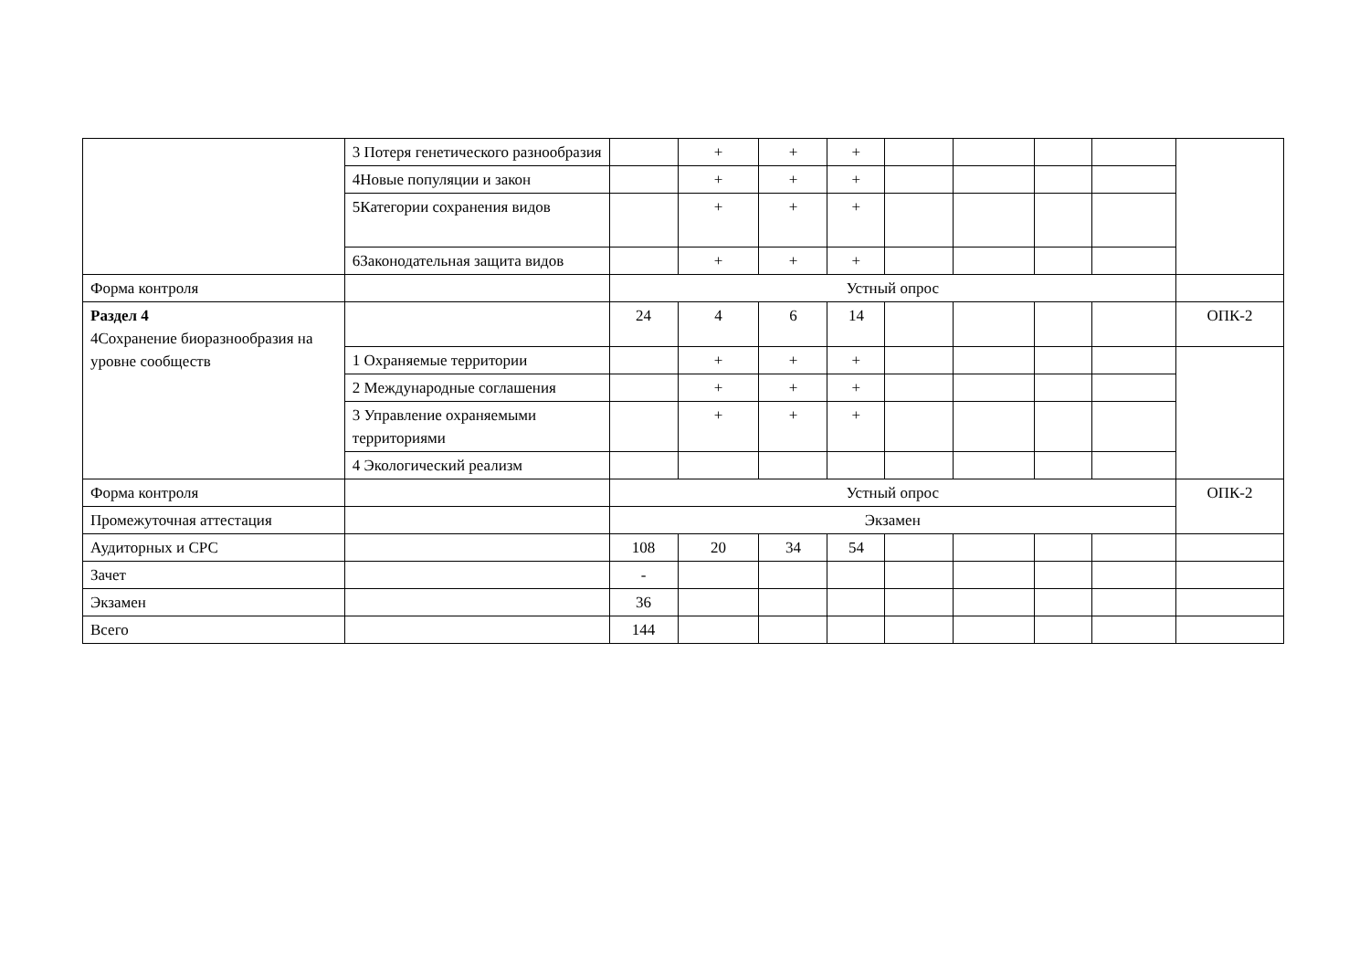| | 3 Потеря генетического разнообразия | | + | + | + | | | | | |
| | 4Новые популяции и закон | | + | + | + | | | | | |
| | 5Категории сохранения видов | | + | + | + | | | | | |
| | 6Законодательная защита видов | | + | + | + | | | | | |
| Форма контроля | | Устный опрос | | | | | | | | |
| Раздел 4 4Сохранение биоразнообразия на уровне сообществ | | 24 | 4 | 6 | 14 | | | | | ОПК-2 |
| | 1 Охраняемые территории | | + | + | + | | | | | |
| | 2 Международные соглашения | | + | + | + | | | | | |
| | 3 Управление охраняемыми территориями | | + | + | + | | | | | |
| | 4 Экологический реализм | | | | | | | | | |
| Форма контроля | | Устный опрос | | | | | | | | ОПК-2 |
| Промежуточная аттестация | | Экзамен | | | | | | | | |
| Аудиторных и СРС | | 108 | 20 | 34 | 54 | | | | | |
| Зачет | | - | | | | | | | | |
| Экзамен | | 36 | | | | | | | | |
| Всего | | 144 | | | | | | | | |